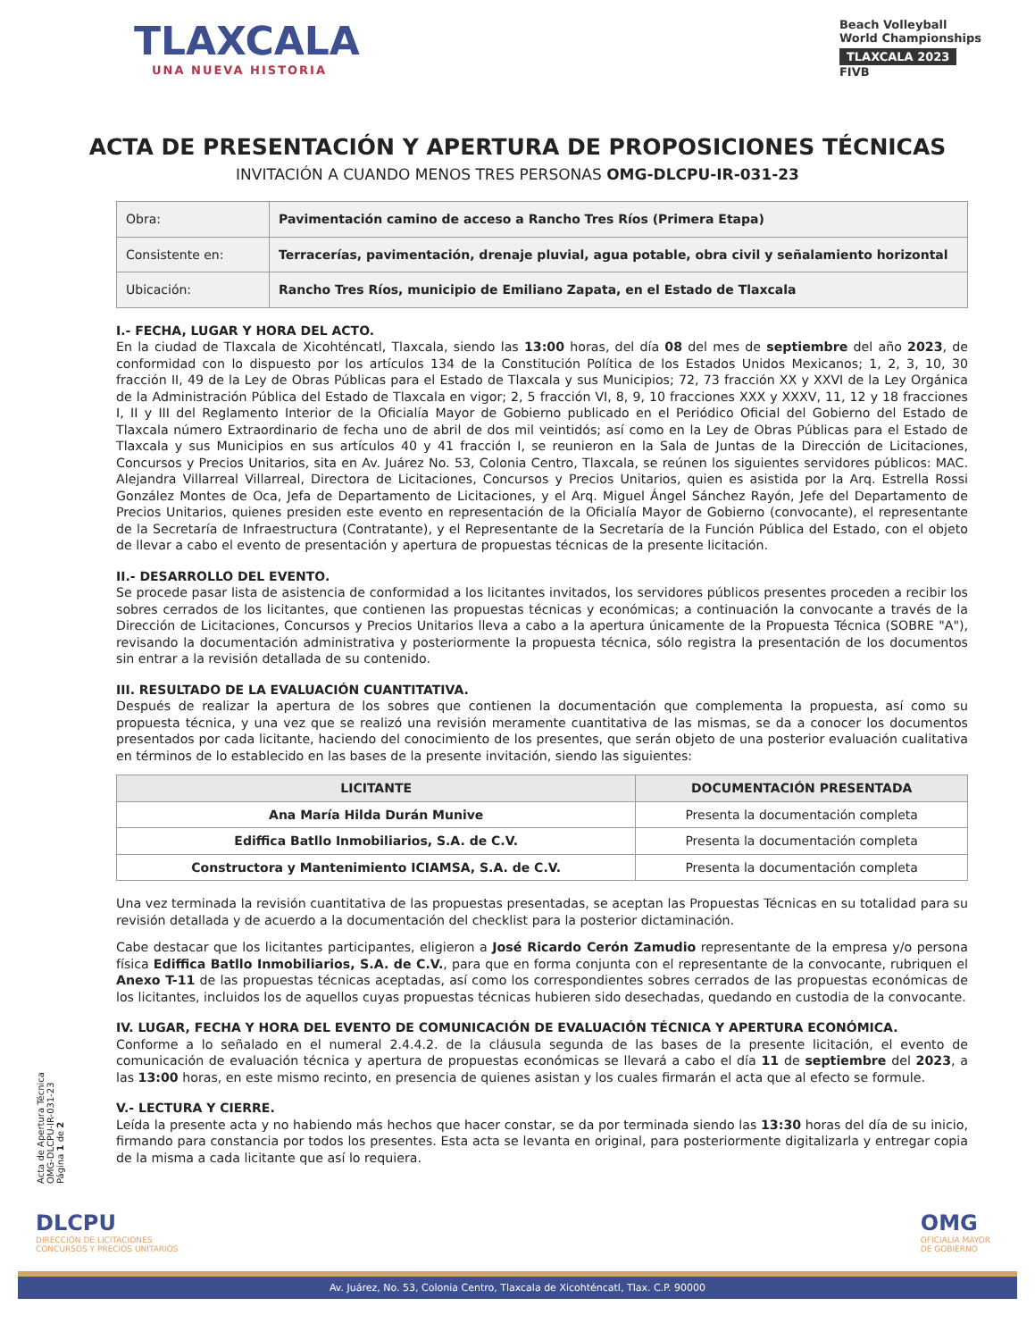TLAXCALA
UNA NUEVA HISTORIA
Beach Volleyball
World Championships
TLAXCALA 2023
FIVB
ACTA DE PRESENTACIÓN Y APERTURA DE PROPOSICIONES TÉCNICAS
INVITACIÓN A CUANDO MENOS TRES PERSONAS OMG-DLCPU-IR-031-23
| Obra: | Pavimentación camino de acceso a Rancho Tres Ríos (Primera Etapa) |
| Consistente en: | Terracerías, pavimentación, drenaje pluvial, agua potable, obra civil y señalamiento horizontal |
| Ubicación: | Rancho Tres Ríos, municipio de Emiliano Zapata, en el Estado de Tlaxcala |
I.- FECHA, LUGAR Y HORA DEL ACTO.
En la ciudad de Tlaxcala de Xicohténcatl, Tlaxcala, siendo las 13:00 horas, del día 08 del mes de septiembre del año 2023, de conformidad con lo dispuesto por los artículos 134 de la Constitución Política de los Estados Unidos Mexicanos; 1, 2, 3, 10, 30 fracción II, 49 de la Ley de Obras Públicas para el Estado de Tlaxcala y sus Municipios; 72, 73 fracción XX y XXVI de la Ley Orgánica de la Administración Pública del Estado de Tlaxcala en vigor; 2, 5 fracción VI, 8, 9, 10 fracciones XXX y XXXV, 11, 12 y 18 fracciones I, II y III del Reglamento Interior de la Oficialía Mayor de Gobierno publicado en el Periódico Oficial del Gobierno del Estado de Tlaxcala número Extraordinario de fecha uno de abril de dos mil veintidós; así como en la Ley de Obras Públicas para el Estado de Tlaxcala y sus Municipios en sus artículos 40 y 41 fracción I, se reunieron en la Sala de Juntas de la Dirección de Licitaciones, Concursos y Precios Unitarios, sita en Av. Juárez No. 53, Colonia Centro, Tlaxcala, se reúnen los siguientes servidores públicos: MAC. Alejandra Villarreal Villarreal, Directora de Licitaciones, Concursos y Precios Unitarios, quien es asistida por la Arq. Estrella Rossi González Montes de Oca, Jefa de Departamento de Licitaciones, y el Arq. Miguel Ángel Sánchez Rayón, Jefe del Departamento de Precios Unitarios, quienes presiden este evento en representación de la Oficialía Mayor de Gobierno (convocante), el representante de la Secretaría de Infraestructura (Contratante), y el Representante de la Secretaría de la Función Pública del Estado, con el objeto de llevar a cabo el evento de presentación y apertura de propuestas técnicas de la presente licitación.
II.- DESARROLLO DEL EVENTO.
Se procede pasar lista de asistencia de conformidad a los licitantes invitados, los servidores públicos presentes proceden a recibir los sobres cerrados de los licitantes, que contienen las propuestas técnicas y económicas; a continuación la convocante a través de la Dirección de Licitaciones, Concursos y Precios Unitarios lleva a cabo a la apertura únicamente de la Propuesta Técnica (SOBRE "A"), revisando la documentación administrativa y posteriormente la propuesta técnica, sólo registra la presentación de los documentos sin entrar a la revisión detallada de su contenido.
III. RESULTADO DE LA EVALUACIÓN CUANTITATIVA.
Después de realizar la apertura de los sobres que contienen la documentación que complementa la propuesta, así como su propuesta técnica, y una vez que se realizó una revisión meramente cuantitativa de las mismas, se da a conocer los documentos presentados por cada licitante, haciendo del conocimiento de los presentes, que serán objeto de una posterior evaluación cualitativa en términos de lo establecido en las bases de la presente invitación, siendo las siguientes:
| LICITANTE | DOCUMENTACIÓN PRESENTADA |
| --- | --- |
| Ana María Hilda Durán Munive | Presenta la documentación completa |
| Ediffica Batllo Inmobiliarios, S.A. de C.V. | Presenta la documentación completa |
| Constructora y Mantenimiento ICIAMSA, S.A. de C.V. | Presenta la documentación completa |
Una vez terminada la revisión cuantitativa de las propuestas presentadas, se aceptan las Propuestas Técnicas en su totalidad para su revisión detallada y de acuerdo a la documentación del checklist para la posterior dictaminación.
Cabe destacar que los licitantes participantes, eligieron a José Ricardo Cerón Zamudio representante de la empresa y/o persona física Ediffica Batllo Inmobiliarios, S.A. de C.V., para que en forma conjunta con el representante de la convocante, rubriquen el Anexo T-11 de las propuestas técnicas aceptadas, así como los correspondientes sobres cerrados de las propuestas económicas de los licitantes, incluidos los de aquellos cuyas propuestas técnicas hubieren sido desechadas, quedando en custodia de la convocante.
IV. LUGAR, FECHA Y HORA DEL EVENTO DE COMUNICACIÓN DE EVALUACIÓN TÉCNICA Y APERTURA ECONÓMICA.
Conforme a lo señalado en el numeral 2.4.4.2. de la cláusula segunda de las bases de la presente licitación, el evento de comunicación de evaluación técnica y apertura de propuestas económicas se llevará a cabo el día 11 de septiembre del 2023, a las 13:00 horas, en este mismo recinto, en presencia de quienes asistan y los cuales firmarán el acta que al efecto se formule.
V.- LECTURA Y CIERRE.
Leída la presente acta y no habiendo más hechos que hacer constar, se da por terminada siendo las 13:30 horas del día de su inicio, firmando para constancia por todos los presentes. Esta acta se levanta en original, para posteriormente digitalizarla y entregar copia de la misma a cada licitante que así lo requiera.
Acta de Apertura Técnica
OMG-DLCPU-IR-031-23
Página 1 de 2
DLCPU
DIRECCIÓN DE LICITACIONES
CONCURSOS Y PRECIOS UNITARIOS
OMG
OFICIALÍA MAYOR
DE GOBIERNO
Av. Juárez, No. 53, Colonia Centro, Tlaxcala de Xicohténcatl, Tlax. C.P. 90000